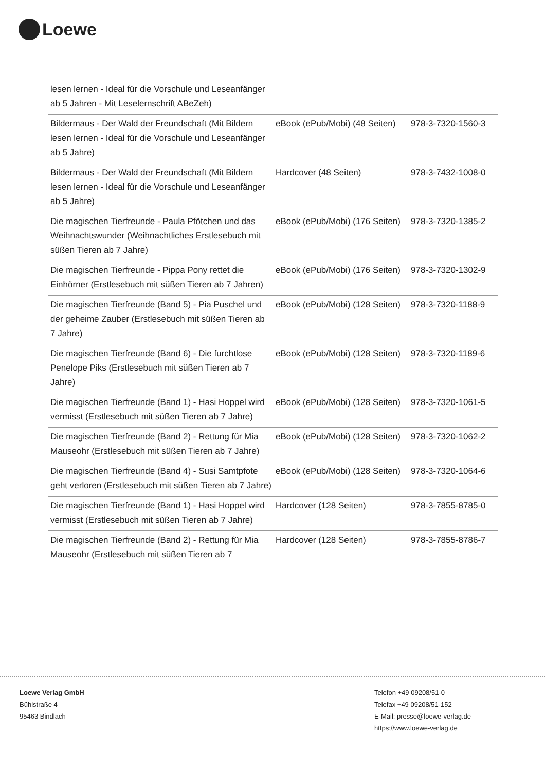Loewe
| lesen lernen - Ideal für die Vorschule und Leseanfänger ab 5 Jahren - Mit Leselernschrift ABeZeh) | | |
| Bildermaus - Der Wald der Freundschaft (Mit Bildern lesen lernen - Ideal für die Vorschule und Leseanfänger ab 5 Jahre) | eBook (ePub/Mobi) (48 Seiten) | 978-3-7320-1560-3 |
| Bildermaus - Der Wald der Freundschaft (Mit Bildern lesen lernen - Ideal für die Vorschule und Leseanfänger ab 5 Jahre) | Hardcover (48 Seiten) | 978-3-7432-1008-0 |
| Die magischen Tierfreunde - Paula Pfötchen und das Weihnachtswunder (Weihnachtliches Erstlesebuch mit süßen Tieren ab 7 Jahre) | eBook (ePub/Mobi) (176 Seiten) | 978-3-7320-1385-2 |
| Die magischen Tierfreunde - Pippa Pony rettet die Einhörner (Erstlesebuch mit süßen Tieren ab 7 Jahren) | eBook (ePub/Mobi) (176 Seiten) | 978-3-7320-1302-9 |
| Die magischen Tierfreunde (Band 5) - Pia Puschel und der geheime Zauber (Erstlesebuch mit süßen Tieren ab 7 Jahre) | eBook (ePub/Mobi) (128 Seiten) | 978-3-7320-1188-9 |
| Die magischen Tierfreunde (Band 6) - Die furchtlose Penelope Piks (Erstlesebuch mit süßen Tieren ab 7 Jahre) | eBook (ePub/Mobi) (128 Seiten) | 978-3-7320-1189-6 |
| Die magischen Tierfreunde (Band 1) - Hasi Hoppel wird vermisst (Erstlesebuch mit süßen Tieren ab 7 Jahre) | eBook (ePub/Mobi) (128 Seiten) | 978-3-7320-1061-5 |
| Die magischen Tierfreunde (Band 2) - Rettung für Mia Mauseohr (Erstlesebuch mit süßen Tieren ab 7 Jahre) | eBook (ePub/Mobi) (128 Seiten) | 978-3-7320-1062-2 |
| Die magischen Tierfreunde (Band 4) - Susi Samtpfote geht verloren (Erstlesebuch mit süßen Tieren ab 7 Jahre) | eBook (ePub/Mobi) (128 Seiten) | 978-3-7320-1064-6 |
| Die magischen Tierfreunde (Band 1) - Hasi Hoppel wird vermisst (Erstlesebuch mit süßen Tieren ab 7 Jahre) | Hardcover (128 Seiten) | 978-3-7855-8785-0 |
| Die magischen Tierfreunde (Band 2) - Rettung für Mia Mauseohr (Erstlesebuch mit süßen Tieren ab 7 | Hardcover (128 Seiten) | 978-3-7855-8786-7 |
Loewe Verlag GmbH
Bühlstraße 4
95463 Bindlach
Telefon +49 09208/51-0
Telefax +49 09208/51-152
E-Mail: presse@loewe-verlag.de
https://www.loewe-verlag.de